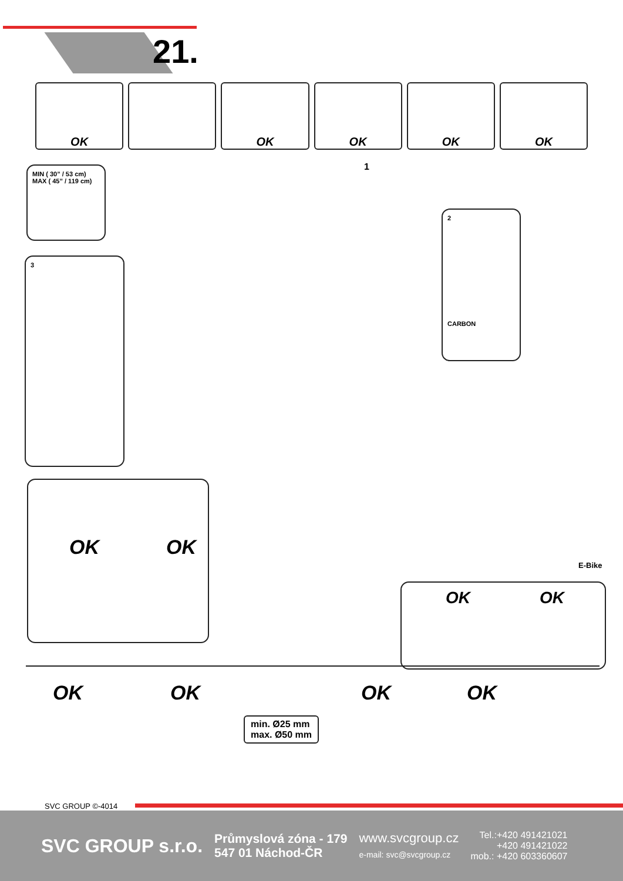21.
OK OK OK OK OK
MIN ( 30” / 53 cm)
MAX ( 45” / 119 cm)
3
2
CARBON
1
OK OK
E-Bike
OK OK
OK OK OK OK
min. Ø25 mm
max. Ø50 mm
SVC GROUP ©-4014
SVC GROUP s.r.o.
Průmyslová zóna - 179
547 01 Náchod-ČR
www.svcgroup.cz
e-mail: svc@svcgroup.cz
Tel.:+420 491421021
+420 491421022
mob.: +420 603360607